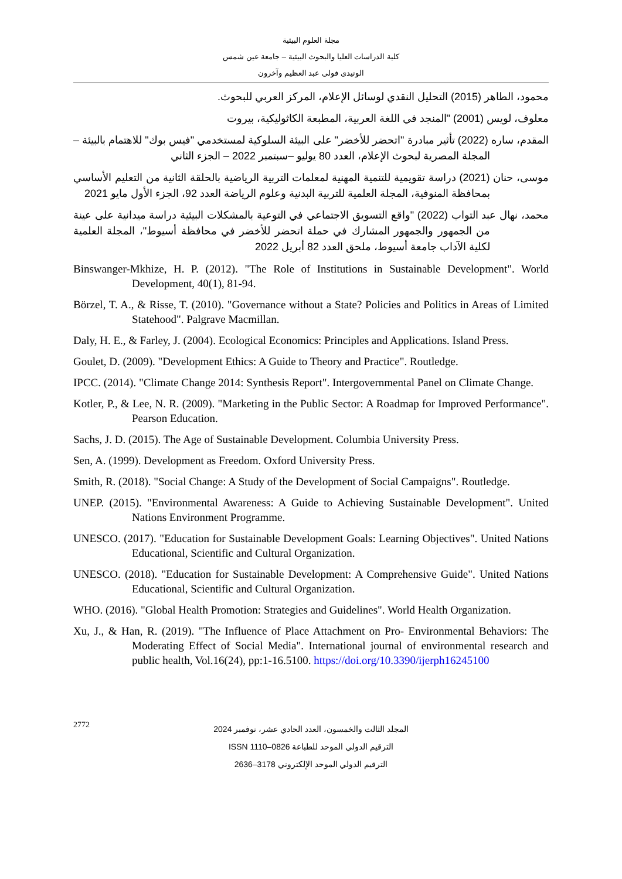مجلة العلوم البيئية
كلية الدراسات العليا والبحوث البيئية – جامعة عين شمس
الونيدى فولى عبد العظيم وآخرون
محمود، الطاهر (2015) التحليل النقدي لوسائل الإعلام، المركز العربي للبحوث.
معلوف، لويس (2001) "المنجد في اللغة العربية، المطبعة الكاثوليكية، بيروت
المقدم، ساره (2022) تأثير مبادرة "اتحضر للأخضر" على البيئة السلوكية لمستخدمي "فيس بوك" للاهتمام بالبيئة – المجلة المصرية لبحوث الإعلام، العدد 80 يوليو –سبتمبر 2022 – الجزء الثاني
موسى، حنان (2021) دراسة تقويمية للتنمية المهنية لمعلمات التربية الرياضية بالحلقة الثانية من التعليم الأساسي بمحافظة المنوفية، المجلة العلمية للتربية البدنية وعلوم الرياضة العدد 92، الجزء الأول مايو 2021
محمد، نهال عبد التواب (2022) "واقع التسويق الاجتماعي في التوعية بالمشكلات البيئية دراسة ميدانية على عينة من الجمهور والجمهور المشارك في حملة اتحضر للأخضر في محافظة أسيوط"، المجلة العلمية لكلية الآداب جامعة أسيوط، ملحق العدد 82 أبريل 2022
Binswanger-Mkhize, H. P. (2012). "The Role of Institutions in Sustainable Development". World Development, 40(1), 81-94.
Börzel, T. A., & Risse, T. (2010). "Governance without a State? Policies and Politics in Areas of Limited Statehood". Palgrave Macmillan.
Daly, H. E., & Farley, J. (2004). Ecological Economics: Principles and Applications. Island Press.
Goulet, D. (2009). "Development Ethics: A Guide to Theory and Practice". Routledge.
IPCC. (2014). "Climate Change 2014: Synthesis Report". Intergovernmental Panel on Climate Change.
Kotler, P., & Lee, N. R. (2009). "Marketing in the Public Sector: A Roadmap for Improved Performance". Pearson Education.
Sachs, J. D. (2015). The Age of Sustainable Development. Columbia University Press.
Sen, A. (1999). Development as Freedom. Oxford University Press.
Smith, R. (2018). "Social Change: A Study of the Development of Social Campaigns". Routledge.
UNEP. (2015). "Environmental Awareness: A Guide to Achieving Sustainable Development". United Nations Environment Programme.
UNESCO. (2017). "Education for Sustainable Development Goals: Learning Objectives". United Nations Educational, Scientific and Cultural Organization.
UNESCO. (2018). "Education for Sustainable Development: A Comprehensive Guide". United Nations Educational, Scientific and Cultural Organization.
WHO. (2016). "Global Health Promotion: Strategies and Guidelines". World Health Organization.
Xu, J., & Han, R. (2019). "The Influence of Place Attachment on Pro- Environmental Behaviors: The Moderating Effect of Social Media". International journal of environmental research and public health, Vol.16(24), pp:1-16.5100. https://doi.org/10.3390/ijerph16245100
2772
المجلد الثالث والخمسون، العدد الحادي عشر، نوفمبر 2024
الترقيم الدولي الموحد للطباعة 0826–1110 ISSN
الترقيم الدولي الموحد الإلكتروني 3178–2636